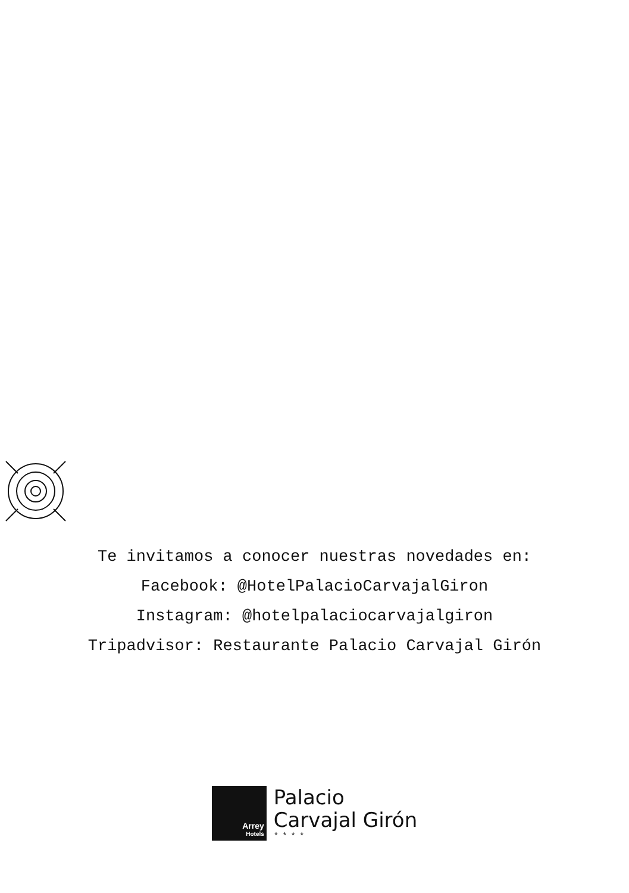Te invitamos a conocer nuestras novedades en:
Facebook: @HotelPalacioCarvajalGiron
Instagram: @hotelpalaciocarvajalgiron
Tripadvisor: Restaurante Palacio Carvajal Girón
Arrey
Hotels
Palacio
Carvajal Girón
****